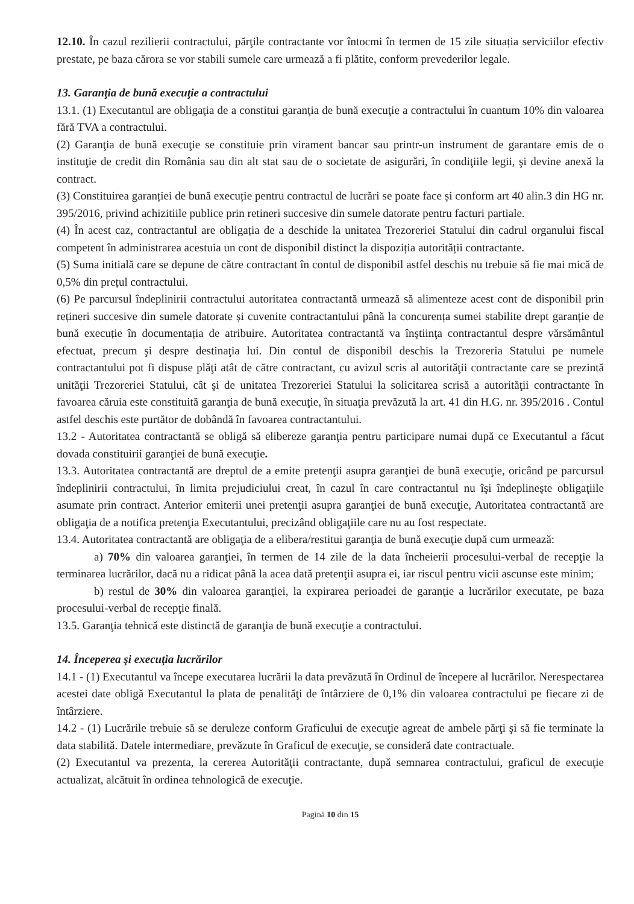12.10. În cazul rezilierii contractului, părţile contractante vor întocmi în termen de 15 zile situația serviciilor efectiv prestate, pe baza cărora se vor stabili sumele care urmează a fi plătite, conform prevederilor legale.
13. Garanţia de bună execuţie a contractului
13.1. (1) Executantul are obligaţia de a constitui garanţia de bună execuţie a contractului în cuantum 10% din valoarea fără TVA a contractului.
(2) Garanţia de bună execuţie se constituie prin virament bancar sau printr-un instrument de garantare emis de o instituţie de credit din România sau din alt stat sau de o societate de asigurări, în condiţiile legii, şi devine anexă la contract.
(3) Constituirea garanției de bună execuție pentru contractul de lucrări se poate face și conform art 40 alin.3 din HG nr. 395/2016, privind achizitiile publice prin retineri succesive din sumele datorate pentru facturi partiale.
(4) În acest caz, contractantul are obligația de a deschide la unitatea Trezoreriei Statului din cadrul organului fiscal competent în administrarea acestuia un cont de disponibil distinct la dispoziția autorității contractante.
(5) Suma initială care se depune de către contractant în contul de disponibil astfel deschis nu trebuie să fie mai mică de 0,5% din prețul contractului.
(6) Pe parcursul îndeplinirii contractului autoritatea contractantă urmează să alimenteze acest cont de disponibil prin rețineri succesive din sumele datorate și cuvenite contractantului până la concurența sumei stabilite drept garanție de bună execuție în documentația de atribuire. Autoritatea contractantă va înştiinţa contractantul despre vărsământul efectuat, precum şi despre destinaţia lui. Din contul de disponibil deschis la Trezoreria Statului pe numele contractantului pot fi dispuse plăţi atât de către contractant, cu avizul scris al autorităţii contractante care se prezintă unităţii Trezoreriei Statului, cât şi de unitatea Trezoreriei Statului la solicitarea scrisă a autorităţii contractante în favoarea căruia este constituită garanţia de bună execuţie, în situaţia prevăzută la art. 41 din H.G. nr. 395/2016 . Contul astfel deschis este purtător de dobândă în favoarea contractantului.
13.2 - Autoritatea contractantă se obligă să elibereze garanţia pentru participare numai după ce Executantul a făcut dovada constituirii garanţiei de bună execuţie.
13.3. Autoritatea contractantă are dreptul de a emite pretenţii asupra garanţiei de bună execuţie, oricând pe parcursul îndeplinirii contractului, în limita prejudiciului creat, în cazul în care contractantul nu îşi îndeplineşte obligaţiile asumate prin contract. Anterior emiterii unei pretenţii asupra garanţiei de bună execuţie, Autoritatea contractantă are obligaţia de a notifica pretenţia Executantului, precizând obligaţiile care nu au fost respectate.
13.4. Autoritatea contractantă are obligaţia de a elibera/restitui garanţia de bună execuţie după cum urmează:
a) 70% din valoarea garanţiei, în termen de 14 zile de la data încheierii procesului-verbal de recepţie la terminarea lucrărilor, dacă nu a ridicat până la acea dată pretenţii asupra ei, iar riscul pentru vicii ascunse este minim;
b) restul de 30% din valoarea garanţiei, la expirarea perioadei de garanţie a lucrărilor executate, pe baza procesului-verbal de recepţie finală.
13.5. Garanţia tehnică este distinctă de garanţia de bună execuţie a contractului.
14. Începerea şi execuţia lucrărilor
14.1 - (1) Executantul va începe executarea lucrării la data prevăzută în Ordinul de începere al lucrărilor. Nerespectarea acestei date obligă Executantul la plata de penalităţi de întârziere de 0,1% din valoarea contractului pe fiecare zi de întârziere.
14.2 - (1) Lucrările trebuie să se deruleze conform Graficului de execuţie agreat de ambele părţi şi să fie terminate la data stabilită. Datele intermediare, prevăzute în Graficul de execuţie, se consideră date contractuale.
(2) Executantul va prezenta, la cererea Autorităţii contractante, după semnarea contractului, graficul de execuţie actualizat, alcătuit în ordinea tehnologică de execuţie.
Pagină 10 din 15